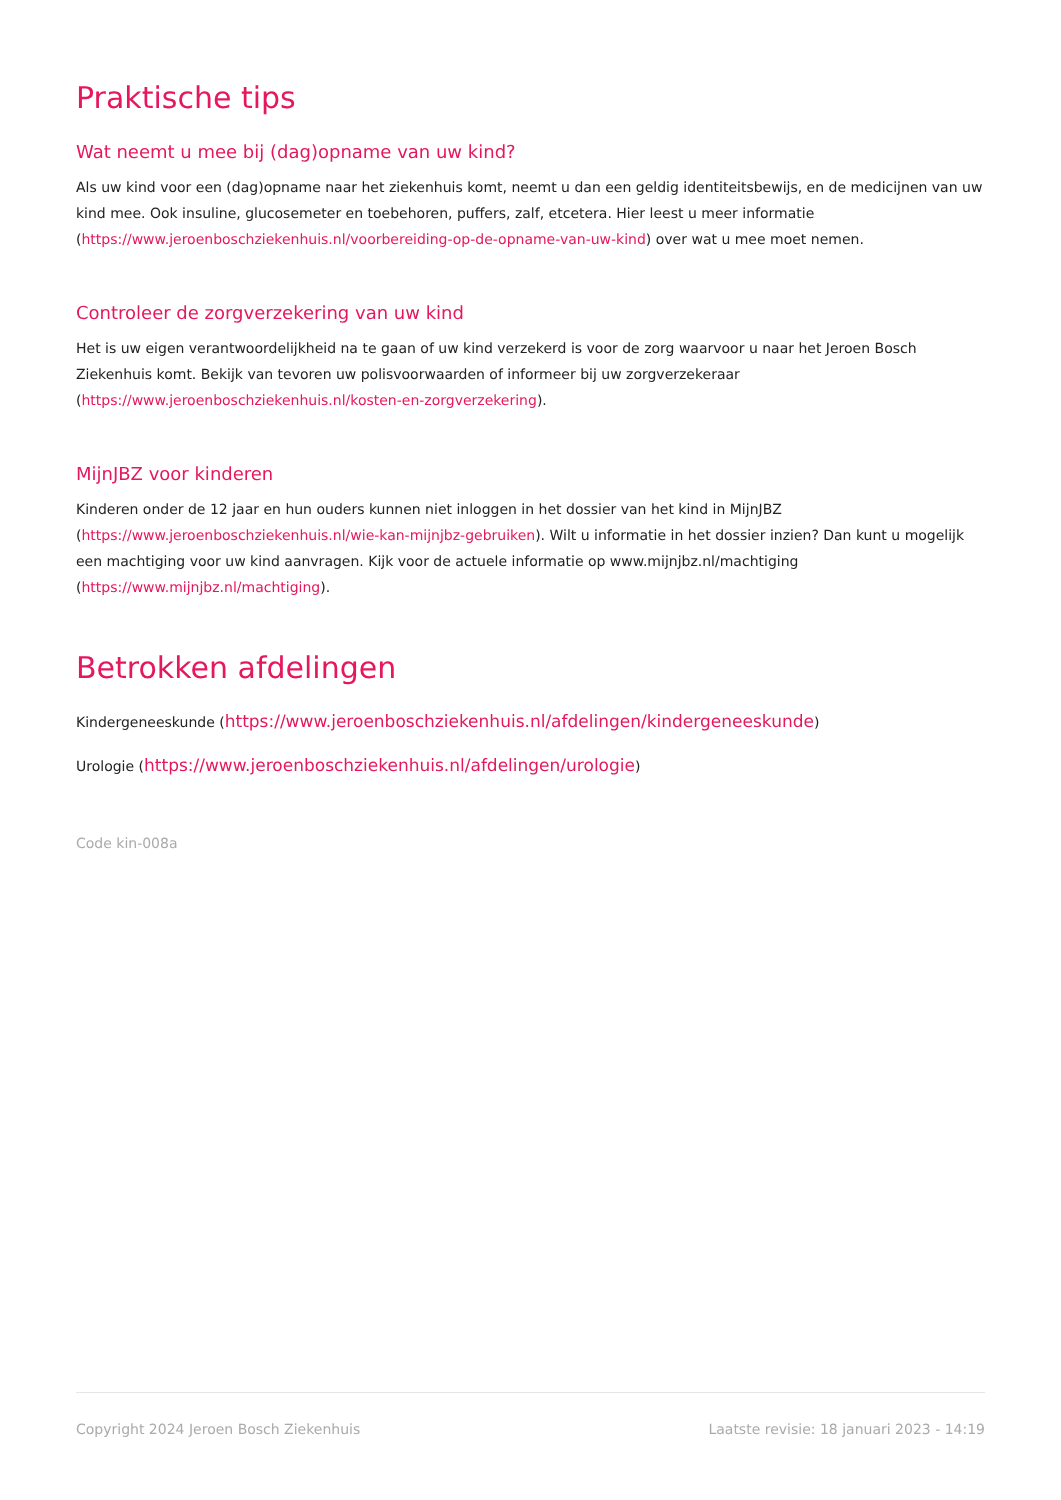Praktische tips
Wat neemt u mee bij (dag)opname van uw kind?
Als uw kind voor een (dag)opname naar het ziekenhuis komt, neemt u dan een geldig identiteitsbewijs, en de medicijnen van uw kind mee. Ook insuline, glucosemeter en toebehoren, puffers, zalf, etcetera. Hier leest u meer informatie (https://www.jeroenboschziekenhuis.nl/voorbereiding-op-de-opname-van-uw-kind) over wat u mee moet nemen.
Controleer de zorgverzekering van uw kind
Het is uw eigen verantwoordelijkheid na te gaan of uw kind verzekerd is voor de zorg waarvoor u naar het Jeroen Bosch Ziekenhuis komt. Bekijk van tevoren uw polisvoorwaarden of informeer bij uw zorgverzekeraar (https://www.jeroenboschziekenhuis.nl/kosten-en-zorgverzekering).
MijnJBZ voor kinderen
Kinderen onder de 12 jaar en hun ouders kunnen niet inloggen in het dossier van het kind in MijnJBZ (https://www.jeroenboschziekenhuis.nl/wie-kan-mijnjbz-gebruiken). Wilt u informatie in het dossier inzien? Dan kunt u mogelijk een machtiging voor uw kind aanvragen. Kijk voor de actuele informatie op www.mijnjbz.nl/machtiging (https://www.mijnjbz.nl/machtiging).
Betrokken afdelingen
Kindergeneeskunde (https://www.jeroenboschziekenhuis.nl/afdelingen/kindergeneeskunde)
Urologie (https://www.jeroenboschziekenhuis.nl/afdelingen/urologie)
Code kin-008a
Copyright 2024 Jeroen Bosch Ziekenhuis Laatste revisie: 18 januari 2023 - 14:19